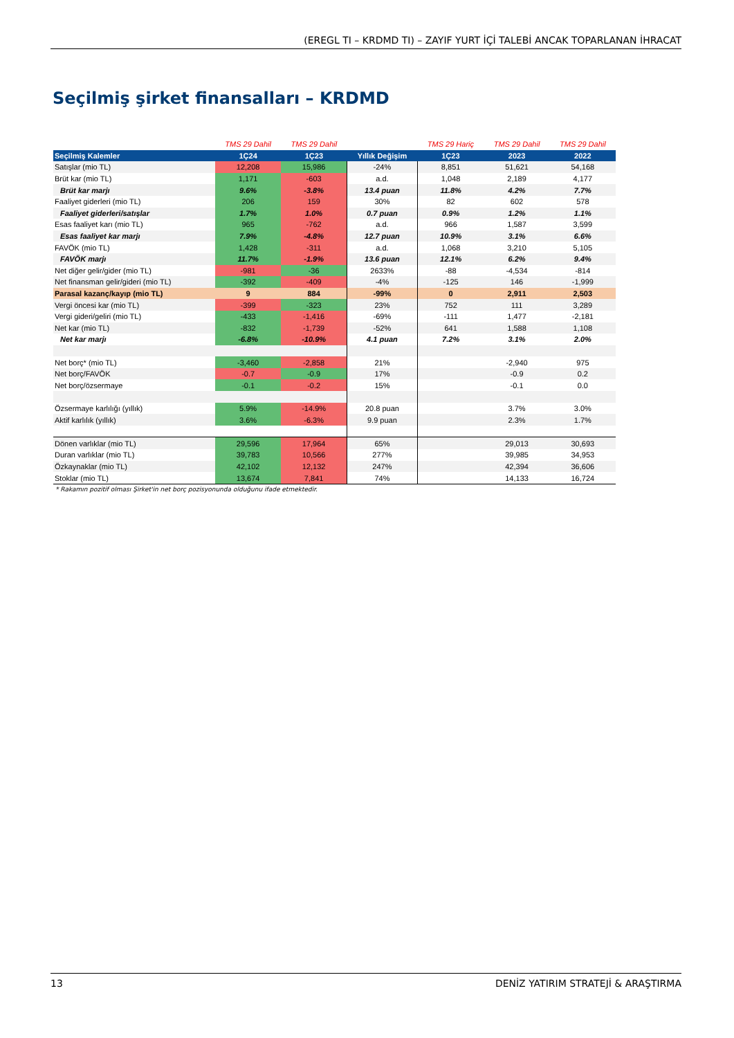(EREGL TI – KRDMD TI) – ZAYIF YURT İÇİ TALEBİ ANCAK TOPARLANAN İHRACAT
Seçilmiş şirket finansalları – KRDMD
| | TMS 29 Dahil | TMS 29 Dahil | | TMS 29 Hariç | TMS 29 Dahil | TMS 29 Dahil |
| Seçilmiş Kalemler | 1Ç24 | 1Ç23 | Yıllık Değişim | 1Ç23 | 2023 | 2022 |
| Satışlar (mio TL) | 12,208 | 15,986 | -24% | 8,851 | 51,621 | 54,168 |
| Brüt kar (mio TL) | 1,171 | -603 | a.d. | 1,048 | 2,189 | 4,177 |
| Brüt kar marjı | 9.6% | -3.8% | 13.4 puan | 11.8% | 4.2% | 7.7% |
| Faaliyet giderleri (mio TL) | 206 | 159 | 30% | 82 | 602 | 578 |
| Faaliyet giderleri/satışlar | 1.7% | 1.0% | 0.7 puan | 0.9% | 1.2% | 1.1% |
| Esas faaliyet karı (mio TL) | 965 | -762 | a.d. | 966 | 1,587 | 3,599 |
| Esas faaliyet kar marjı | 7.9% | -4.8% | 12.7 puan | 10.9% | 3.1% | 6.6% |
| FAVÖK (mio TL) | 1,428 | -311 | a.d. | 1,068 | 3,210 | 5,105 |
| FAVÖK marjı | 11.7% | -1.9% | 13.6 puan | 12.1% | 6.2% | 9.4% |
| Net diğer gelir/gider (mio TL) | -981 | -36 | 2633% | -88 | -4,534 | -814 |
| Net finansman gelir/gideri (mio TL) | -392 | -409 | -4% | -125 | 146 | -1,999 |
| Parasal kazanç/kayıp (mio TL) | 9 | 884 | -99% | 0 | 2,911 | 2,503 |
| Vergi öncesi kar (mio TL) | -399 | -323 | 23% | 752 | 111 | 3,289 |
| Vergi gideri/geliri (mio TL) | -433 | -1,416 | -69% | -111 | 1,477 | -2,181 |
| Net kar (mio TL) | -832 | -1,739 | -52% | 641 | 1,588 | 1,108 |
| Net kar marjı | -6.8% | -10.9% | 4.1 puan | 7.2% | 3.1% | 2.0% |
| Net borç* (mio TL) | -3,460 | -2,858 | 21% | | -2,940 | 975 |
| Net borç/FAVÖK | -0.7 | -0.9 | 17% | | -0.9 | 0.2 |
| Net borç/özsermaye | -0.1 | -0.2 | 15% | | -0.1 | 0.0 |
| Özsermaye karlılığı (yıllık) | 5.9% | -14.9% | 20.8 puan | | 3.7% | 3.0% |
| Aktif karlılık (yıllık) | 3.6% | -6.3% | 9.9 puan | | 2.3% | 1.7% |
| Dönen varlıklar (mio TL) | 29,596 | 17,964 | 65% | | 29,013 | 30,693 |
| Duran varlıklar (mio TL) | 39,783 | 10,566 | 277% | | 39,985 | 34,953 |
| Özkaynaklar (mio TL) | 42,102 | 12,132 | 247% | | 42,394 | 36,606 |
| Stoklar (mio TL) | 13,674 | 7,841 | 74% | | 14,133 | 16,724 |
* Rakamın pozitif olması Şirket'in net borç pozisyonunda olduğunu ifade etmektedir.
13 DENİZ YATIRIM STRATEJİ & ARAŞTIRMA